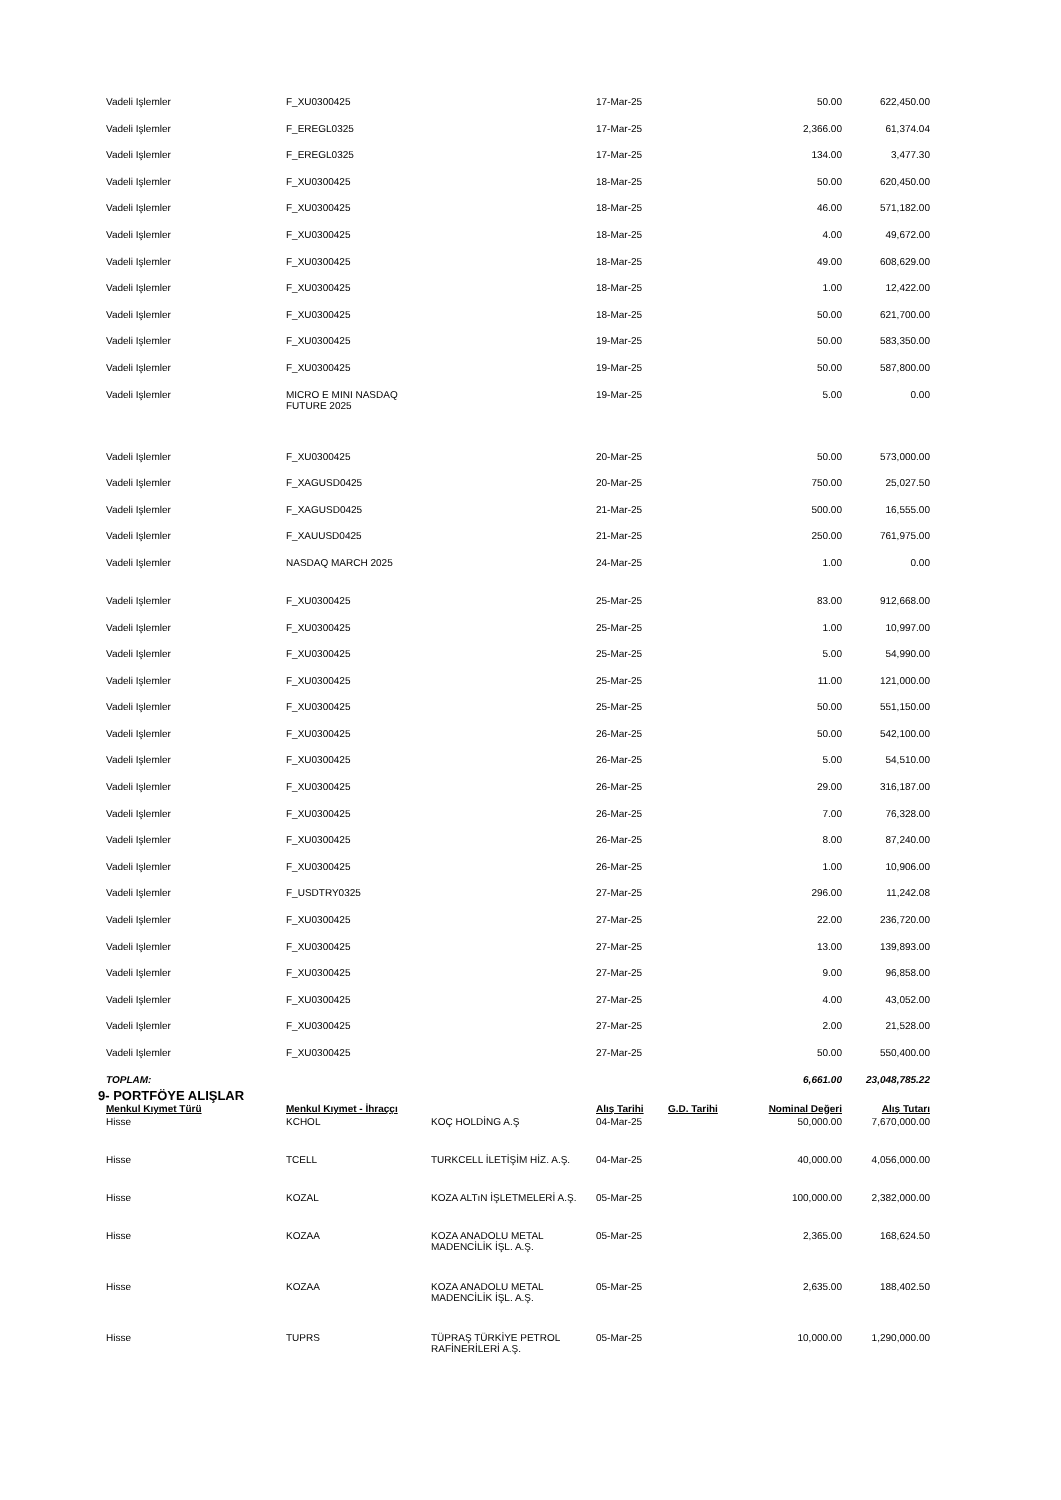| Vadeli Işlemler | F_XU0300425 | | 17-Mar-25 | | 50.00 | 622,450.00 |
| Vadeli Işlemler | F_EREGL0325 | | 17-Mar-25 | | 2,366.00 | 61,374.04 |
| Vadeli Işlemler | F_EREGL0325 | | 17-Mar-25 | | 134.00 | 3,477.30 |
| Vadeli Işlemler | F_XU0300425 | | 18-Mar-25 | | 50.00 | 620,450.00 |
| Vadeli Işlemler | F_XU0300425 | | 18-Mar-25 | | 46.00 | 571,182.00 |
| Vadeli Işlemler | F_XU0300425 | | 18-Mar-25 | | 4.00 | 49,672.00 |
| Vadeli Işlemler | F_XU0300425 | | 18-Mar-25 | | 49.00 | 608,629.00 |
| Vadeli Işlemler | F_XU0300425 | | 18-Mar-25 | | 1.00 | 12,422.00 |
| Vadeli Işlemler | F_XU0300425 | | 18-Mar-25 | | 50.00 | 621,700.00 |
| Vadeli Işlemler | F_XU0300425 | | 19-Mar-25 | | 50.00 | 583,350.00 |
| Vadeli Işlemler | F_XU0300425 | | 19-Mar-25 | | 50.00 | 587,800.00 |
| Vadeli Işlemler | MICRO E MINI NASDAQ FUTURE 2025 | | 19-Mar-25 | | 5.00 | 0.00 |
| Vadeli Işlemler | F_XU0300425 | | 20-Mar-25 | | 50.00 | 573,000.00 |
| Vadeli Işlemler | F_XAGUSD0425 | | 20-Mar-25 | | 750.00 | 25,027.50 |
| Vadeli Işlemler | F_XAGUSD0425 | | 21-Mar-25 | | 500.00 | 16,555.00 |
| Vadeli Işlemler | F_XAUUSD0425 | | 21-Mar-25 | | 250.00 | 761,975.00 |
| Vadeli Işlemler | NASDAQ MARCH 2025 | | 24-Mar-25 | | 1.00 | 0.00 |
| Vadeli Işlemler | F_XU0300425 | | 25-Mar-25 | | 83.00 | 912,668.00 |
| Vadeli Işlemler | F_XU0300425 | | 25-Mar-25 | | 1.00 | 10,997.00 |
| Vadeli Işlemler | F_XU0300425 | | 25-Mar-25 | | 5.00 | 54,990.00 |
| Vadeli Işlemler | F_XU0300425 | | 25-Mar-25 | | 11.00 | 121,000.00 |
| Vadeli Işlemler | F_XU0300425 | | 25-Mar-25 | | 50.00 | 551,150.00 |
| Vadeli Işlemler | F_XU0300425 | | 26-Mar-25 | | 50.00 | 542,100.00 |
| Vadeli Işlemler | F_XU0300425 | | 26-Mar-25 | | 5.00 | 54,510.00 |
| Vadeli Işlemler | F_XU0300425 | | 26-Mar-25 | | 29.00 | 316,187.00 |
| Vadeli Işlemler | F_XU0300425 | | 26-Mar-25 | | 7.00 | 76,328.00 |
| Vadeli Işlemler | F_XU0300425 | | 26-Mar-25 | | 8.00 | 87,240.00 |
| Vadeli Işlemler | F_XU0300425 | | 26-Mar-25 | | 1.00 | 10,906.00 |
| Vadeli Işlemler | F_USDTRY0325 | | 27-Mar-25 | | 296.00 | 11,242.08 |
| Vadeli Işlemler | F_XU0300425 | | 27-Mar-25 | | 22.00 | 236,720.00 |
| Vadeli Işlemler | F_XU0300425 | | 27-Mar-25 | | 13.00 | 139,893.00 |
| Vadeli Işlemler | F_XU0300425 | | 27-Mar-25 | | 9.00 | 96,858.00 |
| Vadeli Işlemler | F_XU0300425 | | 27-Mar-25 | | 4.00 | 43,052.00 |
| Vadeli Işlemler | F_XU0300425 | | 27-Mar-25 | | 2.00 | 21,528.00 |
| Vadeli Işlemler | F_XU0300425 | | 27-Mar-25 | | 50.00 | 550,400.00 |
| TOPLAM: | | | | | 6,661.00 | 23,048,785.22 |
| 9- PORTFÖYE ALIŞLAR | | | | | | |
| Menkul Kıymet Türü | Menkul Kıymet - İhraççı | | Alış Tarihi | G.D. Tarihi | Nominal Değeri | Alış Tutarı |
| Hisse | KCHOL | KOÇ HOLDİNG A.Ş | 04-Mar-25 | | 50,000.00 | 7,670,000.00 |
| Hisse | TCELL | TURKCELL İLETİŞİM HİZ. A.Ş. | 04-Mar-25 | | 40,000.00 | 4,056,000.00 |
| Hisse | KOZAL | KOZA ALTıN İŞLETMELERİ A.Ş. | 05-Mar-25 | | 100,000.00 | 2,382,000.00 |
| Hisse | KOZAA | KOZA ANADOLU METAL MADENCİLİK İŞL. A.Ş. | 05-Mar-25 | | 2,365.00 | 168,624.50 |
| Hisse | KOZAA | KOZA ANADOLU METAL MADENCİLİK İŞL. A.Ş. | 05-Mar-25 | | 2,635.00 | 188,402.50 |
| Hisse | TUPRS | TÜPRAŞ TÜRKİYE PETROL RAFİNERİLERİ A.Ş. | 05-Mar-25 | | 10,000.00 | 1,290,000.00 |